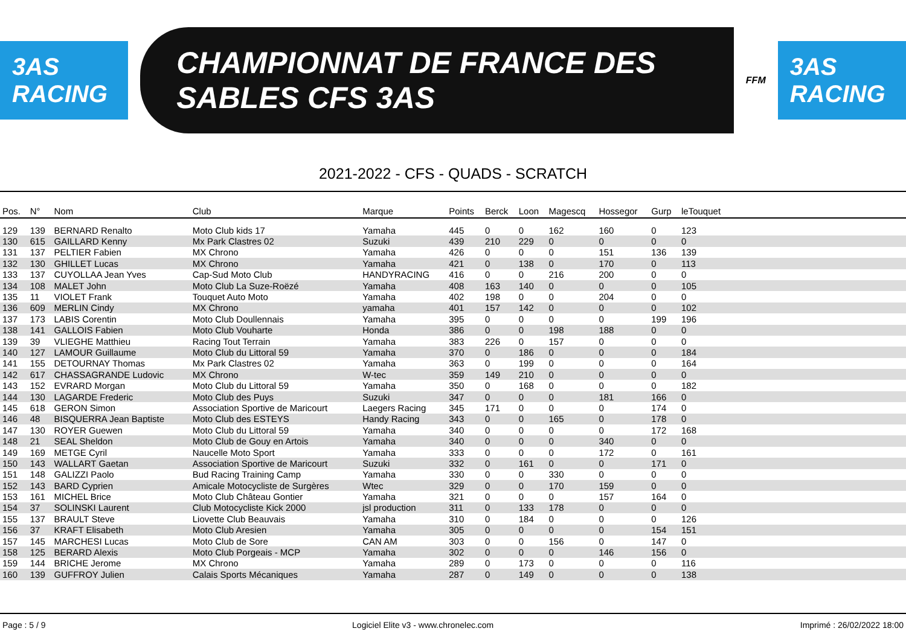3AS RACING
CHAMPIONNAT DE FRANCE DES SABLES CFS 3AS
FFM
3AS RACING
2021-2022 - CFS - QUADS - SCRATCH
| Pos. | N° | Nom | Club | Marque | Points | Berck | Loon | Magescq | Hossegor | Gurp | leTouquet | |
| --- | --- | --- | --- | --- | --- | --- | --- | --- | --- | --- | --- | --- |
| 129 | 139 | BERNARD Renalto | Moto Club kids 17 | Yamaha | 445 | 0 | 0 | 162 | 160 | 0 | 123 | |
| 130 | 615 | GAILLARD Kenny | Mx Park Clastres 02 | Suzuki | 439 | 210 | 229 | 0 | 0 | 0 | 0 | |
| 131 | 137 | PELTIER Fabien | MX Chrono | Yamaha | 426 | 0 | 0 | 0 | 151 | 136 | 139 | |
| 132 | 130 | GHILLET Lucas | MX Chrono | Yamaha | 421 | 0 | 138 | 0 | 170 | 0 | 113 | |
| 133 | 137 | CUYOLLAA Jean Yves | Cap-Sud Moto Club | HANDYRACING | 416 | 0 | 0 | 216 | 200 | 0 | 0 | |
| 134 | 108 | MALET John | Moto Club La Suze-Roëzé | Yamaha | 408 | 163 | 140 | 0 | 0 | 0 | 105 | |
| 135 | 11 | VIOLET Frank | Touquet Auto Moto | Yamaha | 402 | 198 | 0 | 0 | 204 | 0 | 0 | |
| 136 | 609 | MERLIN Cindy | MX Chrono | yamaha | 401 | 157 | 142 | 0 | 0 | 0 | 102 | |
| 137 | 173 | LABIS Corentin | Moto Club Doullennais | Yamaha | 395 | 0 | 0 | 0 | 0 | 199 | 196 | |
| 138 | 141 | GALLOIS Fabien | Moto Club Vouharte | Honda | 386 | 0 | 0 | 198 | 188 | 0 | 0 | |
| 139 | 39 | VLIEGHE Matthieu | Racing Tout Terrain | Yamaha | 383 | 226 | 0 | 157 | 0 | 0 | 0 | |
| 140 | 127 | LAMOUR Guillaume | Moto Club du Littoral 59 | Yamaha | 370 | 0 | 186 | 0 | 0 | 0 | 184 | |
| 141 | 155 | DETOURNAY Thomas | Mx Park Clastres 02 | Yamaha | 363 | 0 | 199 | 0 | 0 | 0 | 164 | |
| 142 | 617 | CHASSAGRANDE Ludovic | MX Chrono | W-tec | 359 | 149 | 210 | 0 | 0 | 0 | 0 | |
| 143 | 152 | EVRARD Morgan | Moto Club du Littoral 59 | Yamaha | 350 | 0 | 168 | 0 | 0 | 0 | 182 | |
| 144 | 130 | LAGARDE Frederic | Moto Club des Puys | Suzuki | 347 | 0 | 0 | 0 | 181 | 166 | 0 | |
| 145 | 618 | GERON Simon | Association Sportive de Maricourt | Laegers Racing | 345 | 171 | 0 | 0 | 0 | 174 | 0 | |
| 146 | 48 | BISQUERRA Jean Baptiste | Moto Club des ESTEYS | Handy Racing | 343 | 0 | 0 | 165 | 0 | 178 | 0 | |
| 147 | 130 | ROYER Guewen | Moto Club du Littoral 59 | Yamaha | 340 | 0 | 0 | 0 | 0 | 172 | 168 | |
| 148 | 21 | SEAL Sheldon | Moto Club de Gouy en Artois | Yamaha | 340 | 0 | 0 | 0 | 340 | 0 | 0 | |
| 149 | 169 | METGE Cyril | Naucelle Moto Sport | Yamaha | 333 | 0 | 0 | 0 | 172 | 0 | 161 | |
| 150 | 143 | WALLART Gaetan | Association Sportive de Maricourt | Suzuki | 332 | 0 | 161 | 0 | 0 | 171 | 0 | |
| 151 | 148 | GALIZZI Paolo | Bud Racing Training Camp | Yamaha | 330 | 0 | 0 | 330 | 0 | 0 | 0 | |
| 152 | 143 | BARD Cyprien | Amicale Motocycliste de Surgères | Wtec | 329 | 0 | 0 | 170 | 159 | 0 | 0 | |
| 153 | 161 | MICHEL Brice | Moto Club Château Gontier | Yamaha | 321 | 0 | 0 | 0 | 157 | 164 | 0 | |
| 154 | 37 | SOLINSKI Laurent | Club Motocycliste Kick 2000 | jsl production | 311 | 0 | 133 | 178 | 0 | 0 | 0 | |
| 155 | 137 | BRAULT Steve | Liovette Club Beauvais | Yamaha | 310 | 0 | 184 | 0 | 0 | 0 | 126 | |
| 156 | 37 | KRAFT Elisabeth | Moto Club Aresien | Yamaha | 305 | 0 | 0 | 0 | 0 | 154 | 151 | |
| 157 | 145 | MARCHESI Lucas | Moto Club de Sore | CAN AM | 303 | 0 | 0 | 156 | 0 | 147 | 0 | |
| 158 | 125 | BERARD Alexis | Moto Club Porgeais - MCP | Yamaha | 302 | 0 | 0 | 0 | 146 | 156 | 0 | |
| 159 | 144 | BRICHE Jerome | MX Chrono | Yamaha | 289 | 0 | 173 | 0 | 0 | 0 | 116 | |
| 160 | 139 | GUFFROY Julien | Calais Sports Mécaniques | Yamaha | 287 | 0 | 149 | 0 | 0 | 0 | 138 | |
Page : 5 / 9 Logiciel Elite v3 - www.chronelec.com Imprimé : 26/02/2022 18:00